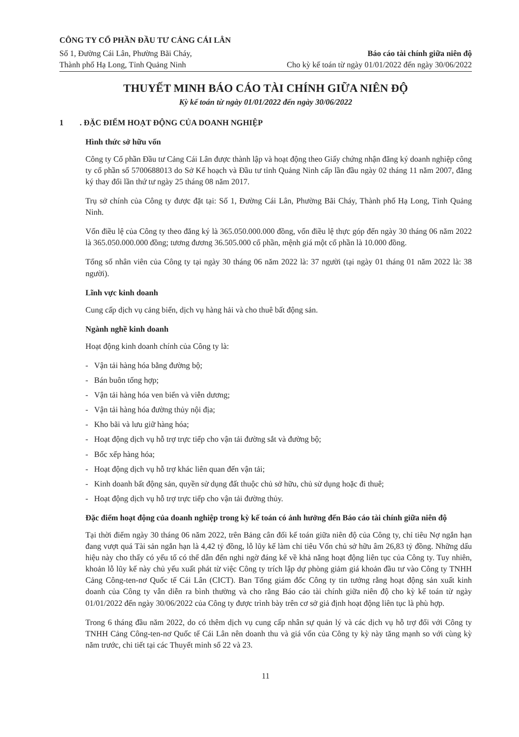CÔNG TY CỔ PHẦN ĐẦU TƯ CẢNG CÁI LÂN
Số 1, Đường Cái Lân, Phường Bãi Cháy,
Thành phố Hạ Long, Tỉnh Quảng Ninh
Báo cáo tài chính giữa niên độ
Cho kỳ kế toán từ ngày 01/01/2022 đến ngày 30/06/2022
THUYẾT MINH BÁO CÁO TÀI CHÍNH GIỮA NIÊN ĐỘ
Kỳ kế toán từ ngày 01/01/2022 đến ngày 30/06/2022
1 . ĐẶC ĐIỂM HOẠT ĐỘNG CỦA DOANH NGHIỆP
Hình thức sở hữu vốn
Công ty Cổ phần Đầu tư Cảng Cái Lân được thành lập và hoạt động theo Giấy chứng nhận đăng ký doanh nghiệp công ty cổ phần số 5700688013 do Sở Kế hoạch và Đầu tư tỉnh Quảng Ninh cấp lần đầu ngày 02 tháng 11 năm 2007, đăng ký thay đổi lần thứ tư ngày 25 tháng 08 năm 2017.
Trụ sở chính của Công ty được đặt tại: Số 1, Đường Cái Lân, Phường Bãi Cháy, Thành phố Hạ Long, Tỉnh Quảng Ninh.
Vốn điều lệ của Công ty theo đăng ký là 365.050.000.000 đồng, vốn điều lệ thực góp đến ngày 30 tháng 06 năm 2022 là 365.050.000.000 đồng; tương đương 36.505.000 cổ phần, mệnh giá một cổ phần là 10.000 đồng.
Tổng số nhân viên của Công ty tại ngày 30 tháng 06 năm 2022 là: 37 người (tại ngày 01 tháng 01 năm 2022 là: 38 người).
Lĩnh vực kinh doanh
Cung cấp dịch vụ cảng biển, dịch vụ hàng hải và cho thuê bất động sản.
Ngành nghề kinh doanh
Hoạt động kinh doanh chính của Công ty là:
- Vận tải hàng hóa bằng đường bộ;
- Bán buôn tổng hợp;
- Vận tải hàng hóa ven biển và viễn dương;
- Vận tải hàng hóa đường thủy nội địa;
- Kho bãi và lưu giữ hàng hóa;
- Hoạt động dịch vụ hỗ trợ trực tiếp cho vận tải đường sắt và đường bộ;
- Bốc xếp hàng hóa;
- Hoạt động dịch vụ hỗ trợ khác liên quan đến vận tải;
- Kinh doanh bất động sản, quyền sử dụng đất thuộc chủ sở hữu, chủ sử dụng hoặc đi thuê;
- Hoạt động dịch vụ hỗ trợ trực tiếp cho vận tải đường thủy.
Đặc điểm hoạt động của doanh nghiệp trong kỳ kế toán có ảnh hưởng đến Báo cáo tài chính giữa niên độ
Tại thời điểm ngày 30 tháng 06 năm 2022, trên Bảng cân đối kế toán giữa niên độ của Công ty, chỉ tiêu Nợ ngắn hạn đang vượt quá Tài sản ngắn hạn là 4,42 tỷ đồng, lỗ lũy kế làm chỉ tiêu Vốn chủ sở hữu âm 26,83 tỷ đồng. Những dấu hiệu này cho thấy có yếu tố có thể dẫn đến nghi ngờ đáng kể về khả năng hoạt động liên tục của Công ty. Tuy nhiên, khoản lỗ lũy kế này chủ yếu xuất phát từ việc Công ty trích lập dự phòng giảm giá khoản đầu tư vào Công ty TNHH Cảng Công-ten-nơ Quốc tế Cái Lân (CICT). Ban Tổng giám đốc Công ty tin tưởng rằng hoạt động sản xuất kinh doanh của Công ty vẫn diễn ra bình thường và cho rằng Báo cáo tài chính giữa niên độ cho kỳ kế toán từ ngày 01/01/2022 đến ngày 30/06/2022 của Công ty được trình bày trên cơ sở giả định hoạt động liên tục là phù hợp.
Trong 6 tháng đầu năm 2022, do có thêm dịch vụ cung cấp nhân sự quản lý và các dịch vụ hỗ trợ đối với Công ty TNHH Cảng Công-ten-nơ Quốc tế Cái Lân nên doanh thu và giá vốn của Công ty kỳ này tăng mạnh so với cùng kỳ năm trước, chi tiết tại các Thuyết minh số 22 và 23.
11